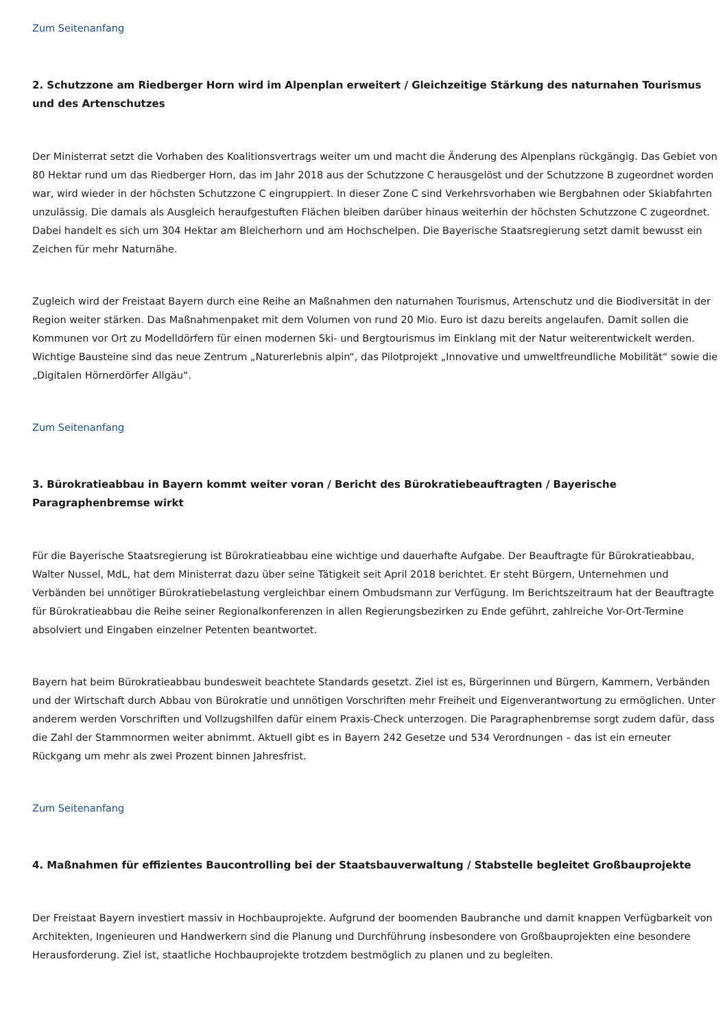Zum Seitenanfang
2. Schutzzone am Riedberger Horn wird im Alpenplan erweitert / Gleichzeitige Stärkung des naturnahen Tourismus und des Artenschutzes
Der Ministerrat setzt die Vorhaben des Koalitionsvertrags weiter um und macht die Änderung des Alpenplans rückgängig. Das Gebiet von 80 Hektar rund um das Riedberger Horn, das im Jahr 2018 aus der Schutzzone C herausgelöst und der Schutzzone B zugeordnet worden war, wird wieder in der höchsten Schutzzone C eingruppiert. In dieser Zone C sind Verkehrsvorhaben wie Bergbahnen oder Skiabfahrten unzulässig. Die damals als Ausgleich heraufgestuften Flächen bleiben darüber hinaus weiterhin der höchsten Schutzzone C zugeordnet. Dabei handelt es sich um 304 Hektar am Bleicherhorn und am Hochschelpen. Die Bayerische Staatsregierung setzt damit bewusst ein Zeichen für mehr Naturnähe.
Zugleich wird der Freistaat Bayern durch eine Reihe an Maßnahmen den naturnahen Tourismus, Artenschutz und die Biodiversität in der Region weiter stärken. Das Maßnahmenpaket mit dem Volumen von rund 20 Mio. Euro ist dazu bereits angelaufen. Damit sollen die Kommunen vor Ort zu Modelldörfern für einen modernen Ski- und Bergtourismus im Einklang mit der Natur weiterentwickelt werden. Wichtige Bausteine sind das neue Zentrum „Naturerlebnis alpin“, das Pilotprojekt „Innovative und umweltfreundliche Mobilität“ sowie die „Digitalen Hörnerdörfer Allgäu“.
Zum Seitenanfang
3. Bürokratieabbau in Bayern kommt weiter voran / Bericht des Bürokratiebeauftragten / Bayerische Paragraphenbremse wirkt
Für die Bayerische Staatsregierung ist Bürokratieabbau eine wichtige und dauerhafte Aufgabe. Der Beauftragte für Bürokratieabbau, Walter Nussel, MdL, hat dem Ministerrat dazu über seine Tätigkeit seit April 2018 berichtet. Er steht Bürgern, Unternehmen und Verbänden bei unnötiger Bürokratiebelastung vergleichbar einem Ombudsmann zur Verfügung. Im Berichtszeitraum hat der Beauftragte für Bürokratieabbau die Reihe seiner Regionalkonferenzen in allen Regierungsbezirken zu Ende geführt, zahlreiche Vor-Ort-Termine absolviert und Eingaben einzelner Petenten beantwortet.
Bayern hat beim Bürokratieabbau bundesweit beachtete Standards gesetzt. Ziel ist es, Bürgerinnen und Bürgern, Kammern, Verbänden und der Wirtschaft durch Abbau von Bürokratie und unnötigen Vorschriften mehr Freiheit und Eigenverantwortung zu ermöglichen. Unter anderem werden Vorschriften und Vollzugshilfen dafür einem Praxis-Check unterzogen. Die Paragraphenbremse sorgt zudem dafür, dass die Zahl der Stammnormen weiter abnimmt. Aktuell gibt es in Bayern 242 Gesetze und 534 Verordnungen – das ist ein erneuter Rückgang um mehr als zwei Prozent binnen Jahresfrist.
Zum Seitenanfang
4. Maßnahmen für effizientes Baucontrolling bei der Staatsbauverwaltung / Stabstelle begleitet Großbauprojekte
Der Freistaat Bayern investiert massiv in Hochbauprojekte. Aufgrund der boomenden Baubranche und damit knappen Verfügbarkeit von Architekten, Ingenieuren und Handwerkern sind die Planung und Durchführung insbesondere von Großbauprojekten eine besondere Herausforderung. Ziel ist, staatliche Hochbauprojekte trotzdem bestmöglich zu planen und zu begleiten.